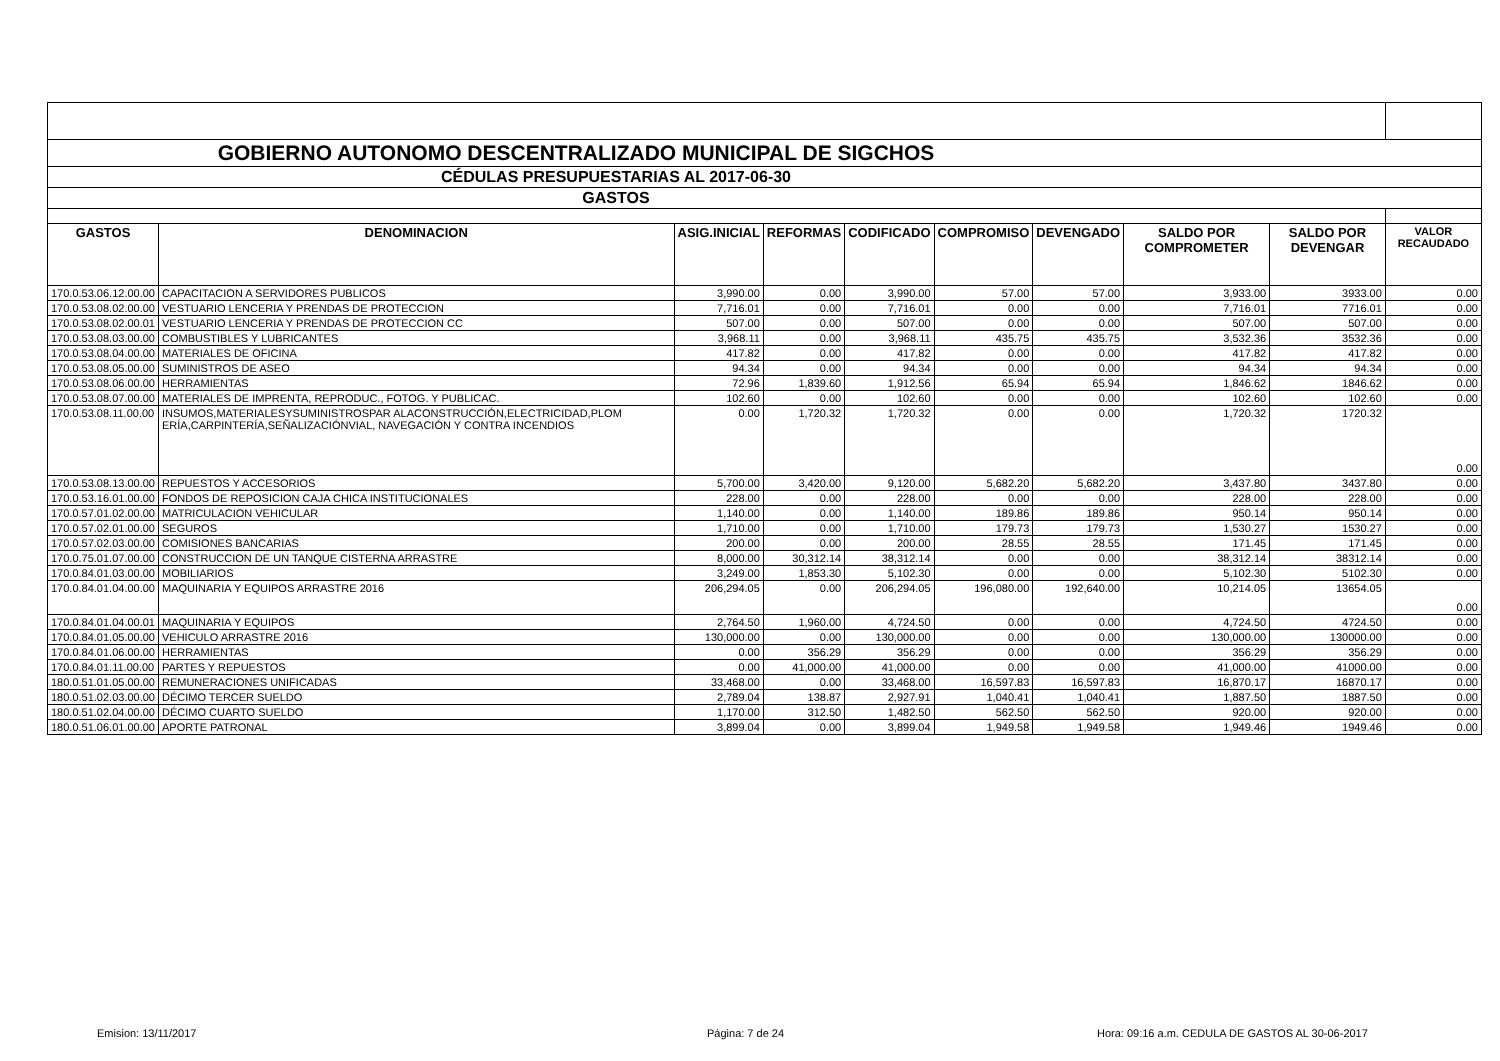| GOBIERNO AUTONOMO DESCENTRALIZADO MUNICIPAL DE SIGCHOS | | | | | | | | | |
| CÉDULAS PRESUPUESTARIAS AL 2017-06-30 | | | | | | | | | |
| GASTOS | | | | | | | | | |
| GASTOS | DENOMINACION | ASIG.INICIAL | REFORMAS | CODIFICADO | COMPROMISO | DEVENGADO | SALDO POR COMPROMETER | SALDO POR DEVENGAR | VALOR RECAUDADO |
| 170.0.53.06.12.00.00 | CAPACITACION A SERVIDORES PUBLICOS | 3,990.00 | 0.00 | 3,990.00 | 57.00 | 57.00 | 3,933.00 | 3933.00 | 0.00 |
| 170.0.53.08.02.00.00 | VESTUARIO LENCERIA Y PRENDAS DE PROTECCION | 7,716.01 | 0.00 | 7,716.01 | 0.00 | 0.00 | 7,716.01 | 7716.01 | 0.00 |
| 170.0.53.08.02.00.01 | VESTUARIO LENCERIA Y PRENDAS DE PROTECCION CC | 507.00 | 0.00 | 507.00 | 0.00 | 0.00 | 507.00 | 507.00 | 0.00 |
| 170.0.53.08.03.00.00 | COMBUSTIBLES Y LUBRICANTES | 3,968.11 | 0.00 | 3,968.11 | 435.75 | 435.75 | 3,532.36 | 3532.36 | 0.00 |
| 170.0.53.08.04.00.00 | MATERIALES DE OFICINA | 417.82 | 0.00 | 417.82 | 0.00 | 0.00 | 417.82 | 417.82 | 0.00 |
| 170.0.53.08.05.00.00 | SUMINISTROS DE ASEO | 94.34 | 0.00 | 94.34 | 0.00 | 0.00 | 94.34 | 94.34 | 0.00 |
| 170.0.53.08.06.00.00 | HERRAMIENTAS | 72.96 | 1,839.60 | 1,912.56 | 65.94 | 65.94 | 1,846.62 | 1846.62 | 0.00 |
| 170.0.53.08.07.00.00 | MATERIALES DE IMPRENTA, REPRODUC., FOTOG. Y PUBLICAC. | 102.60 | 0.00 | 102.60 | 0.00 | 0.00 | 102.60 | 102.60 | 0.00 |
| 170.0.53.08.11.00.00 | INSUMOS,MATERIALESYSUMINISTROSPAR ALACONSTRUCCIÓN,ELECTRICIDAD,PLOM ERÍA,CARPINTERÍA,SEÑALIZACIÓNVIAL, NAVEGACIÓN Y CONTRA INCENDIOS | 0.00 | 1,720.32 | 1,720.32 | 0.00 | 0.00 | 1,720.32 | 1720.32 | 0.00 |
| 170.0.53.08.13.00.00 | REPUESTOS Y ACCESORIOS | 5,700.00 | 3,420.00 | 9,120.00 | 5,682.20 | 5,682.20 | 3,437.80 | 3437.80 | 0.00 |
| 170.0.53.16.01.00.00 | FONDOS DE REPOSICION CAJA CHICA INSTITUCIONALES | 228.00 | 0.00 | 228.00 | 0.00 | 0.00 | 228.00 | 228.00 | 0.00 |
| 170.0.57.01.02.00.00 | MATRICULACION VEHICULAR | 1,140.00 | 0.00 | 1,140.00 | 189.86 | 189.86 | 950.14 | 950.14 | 0.00 |
| 170.0.57.02.01.00.00 | SEGUROS | 1,710.00 | 0.00 | 1,710.00 | 179.73 | 179.73 | 1,530.27 | 1530.27 | 0.00 |
| 170.0.57.02.03.00.00 | COMISIONES BANCARIAS | 200.00 | 0.00 | 200.00 | 28.55 | 28.55 | 171.45 | 171.45 | 0.00 |
| 170.0.75.01.07.00.00 | CONSTRUCCION DE UN TANQUE CISTERNA ARRASTRE | 8,000.00 | 30,312.14 | 38,312.14 | 0.00 | 0.00 | 38,312.14 | 38312.14 | 0.00 |
| 170.0.84.01.03.00.00 | MOBILIARIOS | 3,249.00 | 1,853.30 | 5,102.30 | 0.00 | 0.00 | 5,102.30 | 5102.30 | 0.00 |
| 170.0.84.01.04.00.00 | MAQUINARIA Y EQUIPOS ARRASTRE 2016 | 206,294.05 | 0.00 | 206,294.05 | 196,080.00 | 192,640.00 | 10,214.05 | 13654.05 | 0.00 |
| 170.0.84.01.04.00.01 | MAQUINARIA Y EQUIPOS | 2,764.50 | 1,960.00 | 4,724.50 | 0.00 | 0.00 | 4,724.50 | 4724.50 | 0.00 |
| 170.0.84.01.05.00.00 | VEHICULO ARRASTRE 2016 | 130,000.00 | 0.00 | 130,000.00 | 0.00 | 0.00 | 130,000.00 | 130000.00 | 0.00 |
| 170.0.84.01.06.00.00 | HERRAMIENTAS | 0.00 | 356.29 | 356.29 | 0.00 | 0.00 | 356.29 | 356.29 | 0.00 |
| 170.0.84.01.11.00.00 | PARTES Y REPUESTOS | 0.00 | 41,000.00 | 41,000.00 | 0.00 | 0.00 | 41,000.00 | 41000.00 | 0.00 |
| 180.0.51.01.05.00.00 | REMUNERACIONES UNIFICADAS | 33,468.00 | 0.00 | 33,468.00 | 16,597.83 | 16,597.83 | 16,870.17 | 16870.17 | 0.00 |
| 180.0.51.02.03.00.00 | DÉCIMO TERCER SUELDO | 2,789.04 | 138.87 | 2,927.91 | 1,040.41 | 1,040.41 | 1,887.50 | 1887.50 | 0.00 |
| 180.0.51.02.04.00.00 | DÉCIMO CUARTO SUELDO | 1,170.00 | 312.50 | 1,482.50 | 562.50 | 562.50 | 920.00 | 920.00 | 0.00 |
| 180.0.51.06.01.00.00 | APORTE PATRONAL | 3,899.04 | 0.00 | 3,899.04 | 1,949.58 | 1,949.58 | 1,949.46 | 1949.46 | 0.00 |
Emision: 13/11/2017 Página: 7 de 24
Hora: 09:16 a.m. CEDULA DE GASTOS AL 30-06-2017